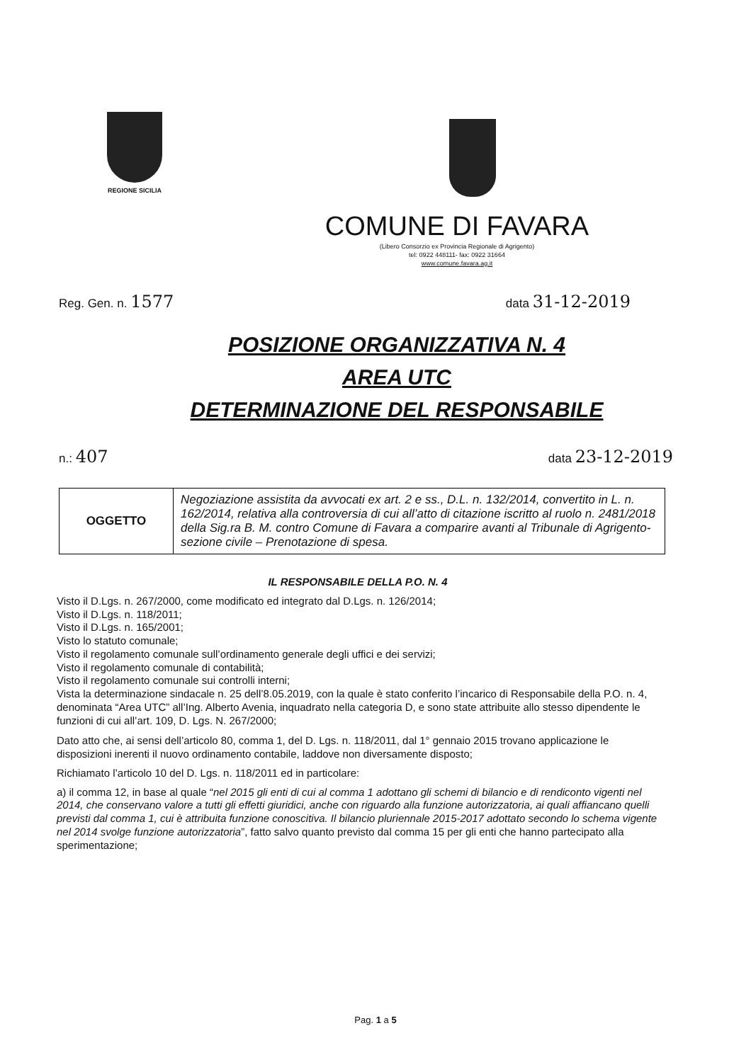REGIONE SICILIA
COMUNE DI FAVARA
(Libero Consorzio ex Provincia Regionale di Agrigento)
tel: 0922 448111- fax: 0922 31664
www.comune.favara.ag.it
Reg. Gen. n. 1577 data 31-12-2019
POSIZIONE ORGANIZZATIVA N. 4
AREA UTC
DETERMINAZIONE DEL RESPONSABILE
n.: 407 data 23-12-2019
| OGGETTO | Negoziazione assistita da avvocati ex art. 2 e ss., D.L. n. 132/2014, convertito in L. n. 162/2014, relativa alla controversia di cui all’atto di citazione iscritto al ruolo n. 2481/2018 della Sig.ra B. M. contro Comune di Favara a comparire avanti al Tribunale di Agrigento-sezione civile – Prenotazione di spesa. |
IL RESPONSABILE DELLA P.O. N. 4
Visto il D.Lgs. n. 267/2000, come modificato ed integrato dal D.Lgs. n. 126/2014;
Visto il D.Lgs. n. 118/2011;
Visto il D.Lgs. n. 165/2001;
Visto lo statuto comunale;
Visto il regolamento comunale sull’ordinamento generale degli uffici e dei servizi;
Visto il regolamento comunale di contabilità;
Visto il regolamento comunale sui controlli interni;
Vista la determinazione sindacale n. 25 dell’8.05.2019, con la quale è stato conferito l’incarico di Responsabile della P.O. n. 4, denominata “Area UTC” all’Ing. Alberto Avenia, inquadrato nella categoria D, e sono state attribuite allo stesso dipendente le funzioni di cui all’art. 109, D. Lgs. N. 267/2000;
Dato atto che, ai sensi dell’articolo 80, comma 1, del D. Lgs. n. 118/2011, dal 1° gennaio 2015 trovano applicazione le disposizioni inerenti il nuovo ordinamento contabile, laddove non diversamente disposto;
Richiamato l’articolo 10 del D. Lgs. n. 118/2011 ed in particolare:
a) il comma 12, in base al quale “nel 2015 gli enti di cui al comma 1 adottano gli schemi di bilancio e di rendiconto vigenti nel 2014, che conservano valore a tutti gli effetti giuridici, anche con riguardo alla funzione autorizzatoria, ai quali affiancano quelli previsti dal comma 1, cui è attribuita funzione conoscitiva. Il bilancio pluriennale 2015-2017 adottato secondo lo schema vigente nel 2014 svolge funzione autorizzatoria”, fatto salvo quanto previsto dal comma 15 per gli enti che hanno partecipato alla sperimentazione;
Pag. 1 a 5